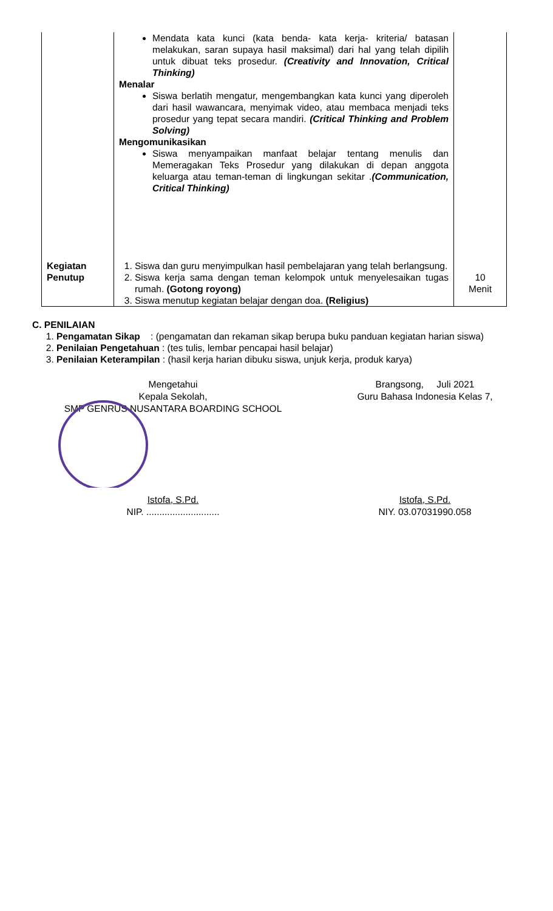| | Mendata kata kunci (kata benda- kata kerja- kriteria/ batasan melakukan, saran supaya hasil maksimal) dari hal yang telah dipilih untuk dibuat teks prosedur. (Creativity and Innovation, Critical Thinking) Menalar Siswa berlatih mengatur, mengembangkan kata kunci yang diperoleh dari hasil wawancara, menyimak video, atau membaca menjadi teks prosedur yang tepat secara mandiri. (Critical Thinking and Problem Solving) Mengomunikasikan Siswa menyampaikan manfaat belajar tentang menulis dan Memeragakan Teks Prosedur yang dilakukan di depan anggota keluarga atau teman-teman di lingkungan sekitar . (Communication, Critical Thinking) | |
| Kegiatan Penutup | 1. Siswa dan guru menyimpulkan hasil pembelajaran yang telah berlangsung. 2. Siswa kerja sama dengan teman kelompok untuk menyelesaikan tugas rumah. (Gotong royong) 3. Siswa menutup kegiatan belajar dengan doa. (Religius) | 10 Menit |
C. PENILAIAN
1. Pengamatan Sikap : (pengamatan dan rekaman sikap berupa buku panduan kegiatan harian siswa)
2. Penilaian Pengetahuan : (tes tulis, lembar pencapai hasil belajar)
3. Penilaian Keterampilan : (hasil kerja harian dibuku siswa, unjuk kerja, produk karya)
Mengetahui
Kepala Sekolah,
SMP GENRUS NUSANTARA BOARDING SCHOOL
Istofa, S.Pd.
NIP. ............................
Brangsong, Juli 2021
Guru Bahasa Indonesia Kelas 7,
Istofa, S.Pd.
NIY. 03.07031990.058